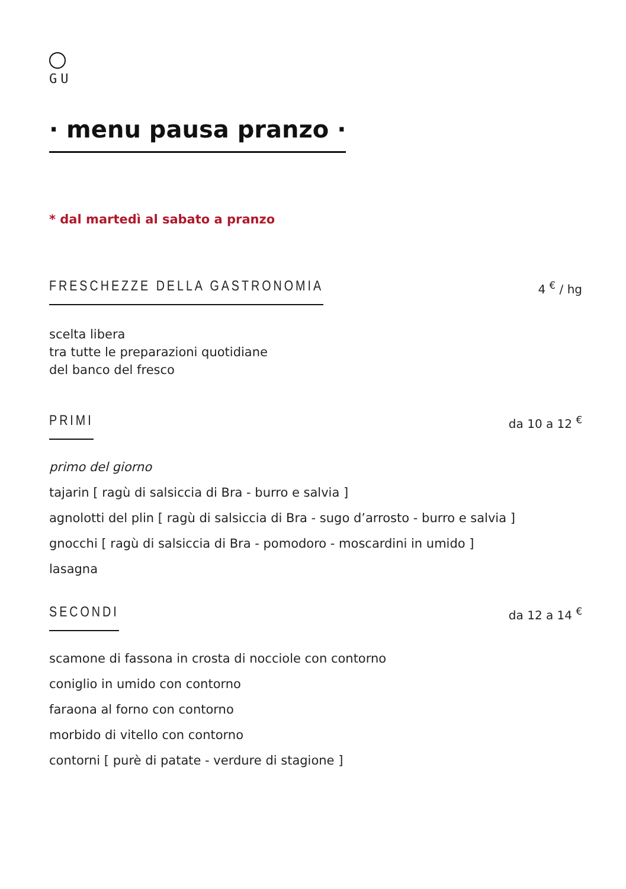GU
· menu pausa pranzo ·
* dal martedì al sabato a pranzo
FRESCHEZZE DELLA GASTRONOMIA
4 <sup>€</sup> / hg
scelta libera
tra tutte le preparazioni quotidiane
del banco del fresco
PRIMI
da 10 a 12 <sup>€</sup>
primo del giorno
tajarin [ ragù di salsiccia di Bra - burro e salvia ]
agnolotti del plin [ ragù di salsiccia di Bra - sugo d’arrosto - burro e salvia ]
gnocchi [ ragù di salsiccia di Bra - pomodoro - moscardini in umido ]
lasagna
SECONDI
da 12 a 14 <sup>€</sup>
scamone di fassona in crosta di nocciole con contorno
coniglio in umido con contorno
faraona al forno con contorno
morbido di vitello con contorno
contorni [ purè di patate - verdure di stagione ]